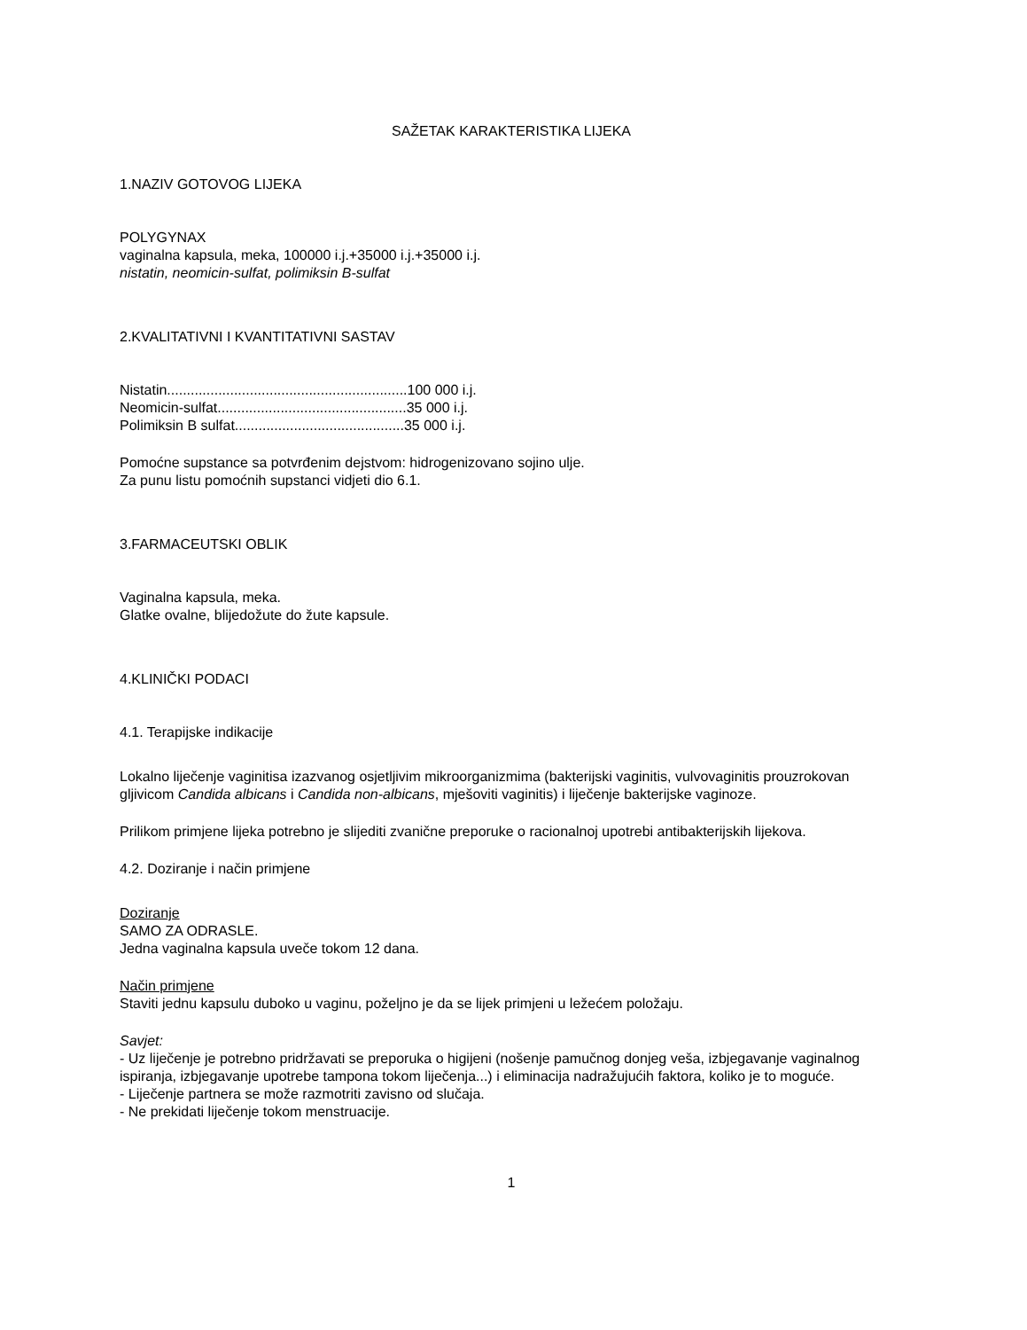SAŽETAK KARAKTERISTIKA LIJEKA
1.NAZIV GOTOVOG LIJEKA
POLYGYNAX
vaginalna kapsula, meka, 100000 i.j.+35000 i.j.+35000 i.j.
nistatin, neomicin-sulfat, polimiksin B-sulfat
2.KVALITATIVNI I KVANTITATIVNI SASTAV
Nistatin.............................................................100 000 i.j.
Neomicin-sulfat................................................35 000 i.j.
Polimiksin B sulfat...........................................35 000 i.j.
Pomoćne supstance sa potvrđenim dejstvom: hidrogenizovano sojino ulje.
Za punu listu pomoćnih supstanci vidjeti dio 6.1.
3.FARMACEUTSKI OBLIK
Vaginalna kapsula, meka.
Glatke ovalne, blijedožute do žute kapsule.
4.KLINIČKI PODACI
4.1. Terapijske indikacije
Lokalno liječenje vaginitisa izazvanog osjetljivim mikroorganizmima (bakterijski vaginitis, vulvovaginitis prouzrokovan gljivicom Candida albicans i Candida non-albicans, mješoviti vaginitis) i liječenje bakterijske vaginoze.
Prilikom primjene lijeka potrebno je slijediti zvanične preporuke o racionalnoj upotrebi antibakterijskih lijekova.
4.2. Doziranje i način primjene
Doziranje
SAMO ZA ODRASLE.
Jedna vaginalna kapsula uveče tokom 12 dana.
Način primjene
Staviti jednu kapsulu duboko u vaginu, poželjno je da se lijek primjeni u ležećem položaju.
Savjet:
- Uz liječenje je potrebno pridržavati se preporuka o higijeni (nošenje pamučnog donjeg veša, izbjegavanje vaginalnog ispiranja, izbjegavanje upotrebe tampona tokom liječenja...) i eliminacija nadražujućih faktora, koliko je to moguće.
- Liječenje partnera se može razmotriti zavisno od slučaja.
- Ne prekidati liječenje tokom menstruacije.
1